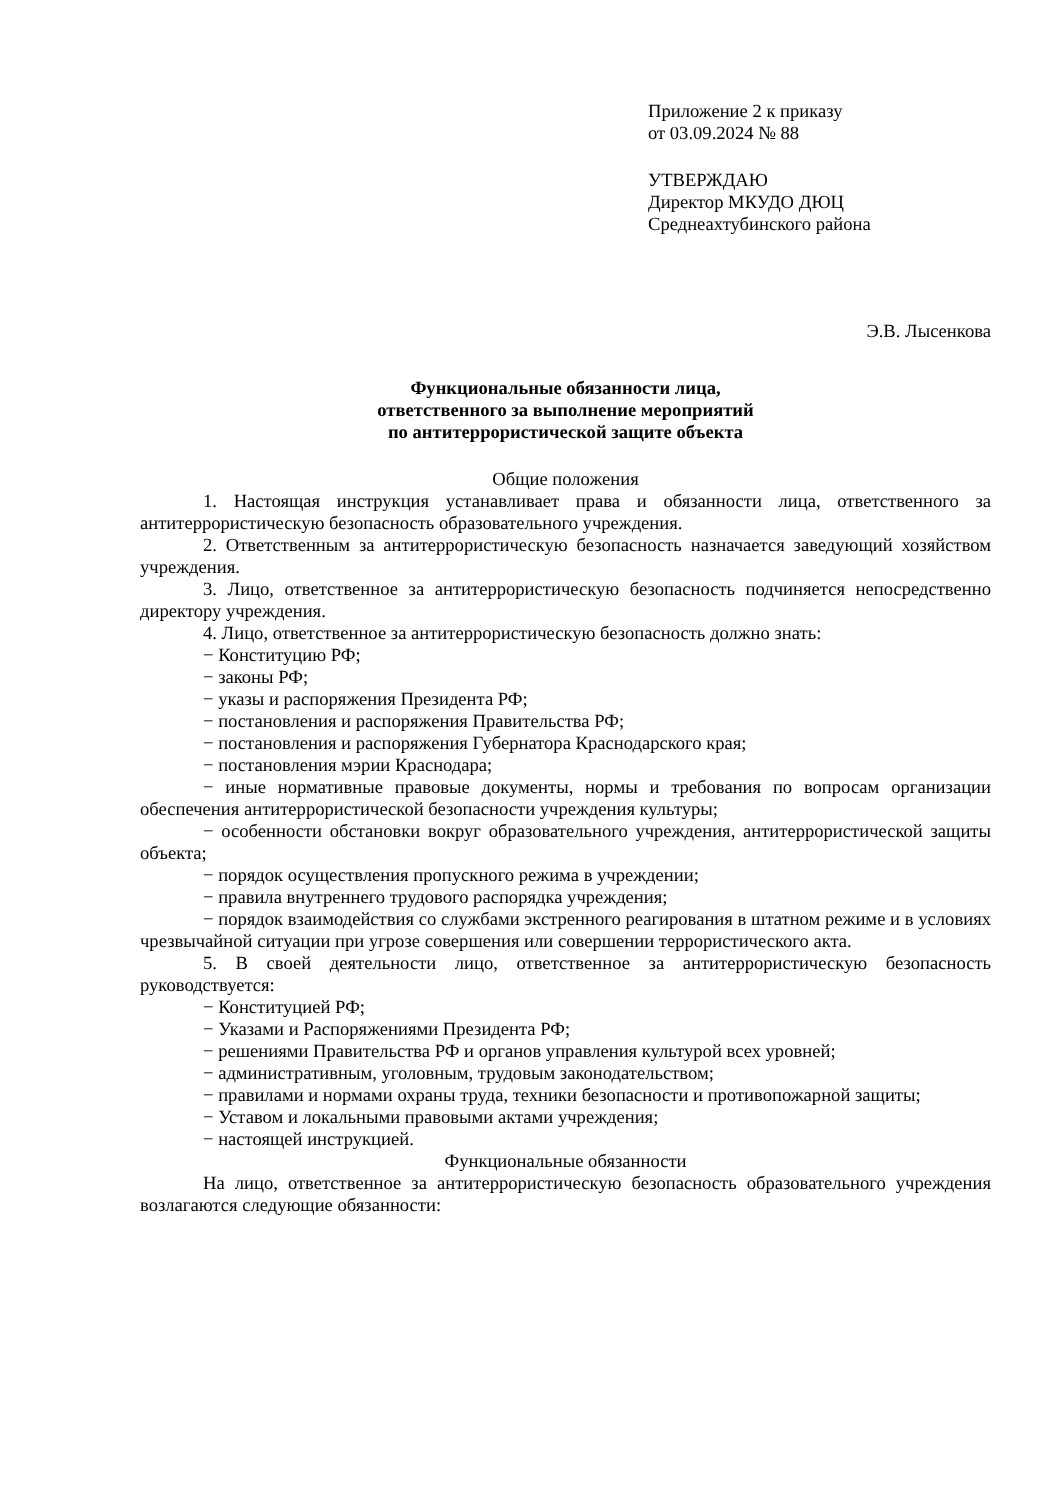Приложение 2 к приказу
от 03.09.2024 № 88
УТВЕРЖДАЮ
Директор МКУДО ДЮЦ
Среднеахтубинского района
Э.В. Лысенкова
Функциональные обязанности лица,
ответственного за выполнение мероприятий
по антитеррористической защите объекта
Общие положения
1. Настоящая инструкция устанавливает права и обязанности лица, ответственного за антитеррористическую безопасность образовательного учреждения.
2. Ответственным за антитеррористическую безопасность назначается заведующий хозяйством учреждения.
3. Лицо, ответственное за антитеррористическую безопасность подчиняется непосредственно директору учреждения.
4. Лицо, ответственное за антитеррористическую безопасность должно знать:
− Конституцию РФ;
− законы РФ;
− указы и распоряжения Президента РФ;
− постановления и распоряжения Правительства РФ;
− постановления и распоряжения Губернатора Краснодарского края;
− постановления мэрии Краснодара;
− иные нормативные правовые документы, нормы и требования по вопросам организации обеспечения антитеррористической безопасности учреждения культуры;
− особенности обстановки вокруг образовательного учреждения, антитеррористической защиты объекта;
− порядок осуществления пропускного режима в учреждении;
− правила внутреннего трудового распорядка учреждения;
− порядок взаимодействия со службами экстренного реагирования в штатном режиме и в условиях чрезвычайной ситуации при угрозе совершения или совершении террористического акта.
5. В своей деятельности лицо, ответственное за антитеррористическую безопасность руководствуется:
− Конституцией РФ;
− Указами и Распоряжениями Президента РФ;
− решениями Правительства РФ и органов управления культурой всех уровней;
− административным, уголовным, трудовым законодательством;
− правилами и нормами охраны труда, техники безопасности и противопожарной защиты;
− Уставом и локальными правовыми актами учреждения;
− настоящей инструкцией.
Функциональные обязанности
На лицо, ответственное за антитеррористическую безопасность образовательного учреждения возлагаются следующие обязанности: